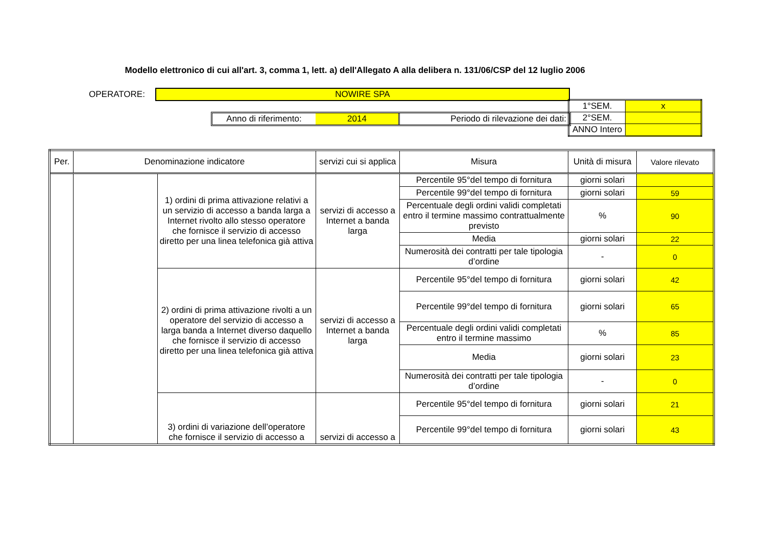Modello elettronico di cui all'art. 3, comma 1, lett. a) dell'Allegato A alla delibera n. 131/06/CSP del 12 luglio 2006
OPERATORE: NOWIRE SPA
Anno di riferimento:
2014 Periodo di rilevazione dei dati:
| 1°SEM. | x |
| 2°SEM. | |
| ANNO Intero | |
| Per. | Denominazione indicatore | | servizi cui si applica | Misura | Unità di misura | Valore rilevato |
| --- | --- | --- | --- | --- | --- | --- |
| | | 1) ordini di prima attivazione relativi a un servizio di accesso a banda larga a Internet rivolto allo stesso operatore che fornisce il servizio di accesso diretto per una linea telefonica già attiva | servizi di accesso a Internet a banda larga | Percentile 95°del tempo di fornitura | giorni solari | |
| | | | | Percentile 99°del tempo di fornitura | giorni solari | 59 |
| | | | | Percentuale degli ordini validi completati entro il termine massimo contrattualmente previsto | % | 90 |
| | | | | Media | giorni solari | 22 |
| | | | | Numerosità dei contratti per tale tipologia d’ordine | - | 0 |
| | | 2) ordini di prima attivazione rivolti a un operatore del servizio di accesso a larga banda a Internet diverso daquello che fornisce il servizio di accesso diretto per una linea telefonica già attiva | servizi di accesso a Internet a banda larga | Percentile 95°del tempo di fornitura | giorni solari | 42 |
| | | | | Percentile 99°del tempo di fornitura | giorni solari | 65 |
| | | | | Percentuale degli ordini validi completati entro il termine massimo | % | 85 |
| | | | | Media | giorni solari | 23 |
| | | | | Numerosità dei contratti per tale tipologia d’ordine | - | 0 |
| | | 3) ordini di variazione dell’operatore che fornisce il servizio di accesso a | servizi di accesso a | Percentile 95°del tempo di fornitura | giorni solari | 21 |
| | | | | Percentile 99°del tempo di fornitura | giorni solari | 43 |